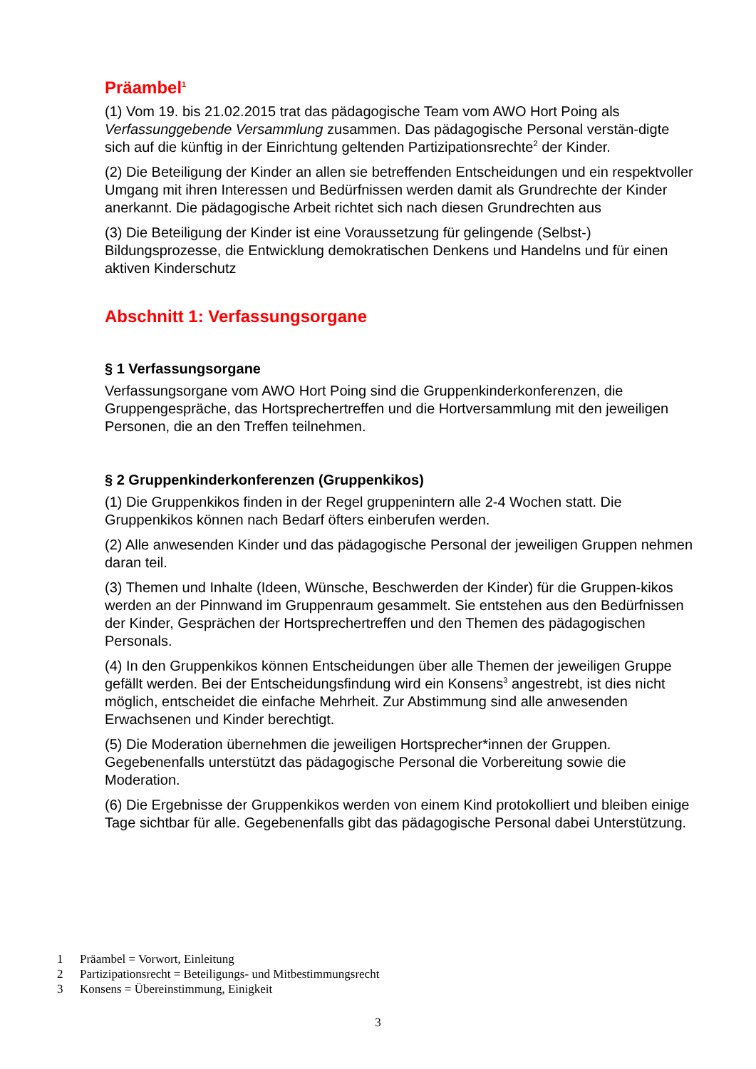Präambel<sup>1</sup>
(1) Vom 19. bis 21.02.2015 trat das pädagogische Team vom AWO Hort Poing als Verfassunggebende Versammlung zusammen. Das pädagogische Personal verstän-digte sich auf die künftig in der Einrichtung geltenden Partizipationsrechte<sup>2</sup> der Kinder.
(2) Die Beteiligung der Kinder an allen sie betreffenden Entscheidungen und ein respektvoller Umgang mit ihren Interessen und Bedürfnissen werden damit als Grundrechte der Kinder anerkannt. Die pädagogische Arbeit richtet sich nach diesen Grundrechten aus
(3) Die Beteiligung der Kinder ist eine Voraussetzung für gelingende (Selbst-) Bildungsprozesse, die Entwicklung demokratischen Denkens und Handelns und für einen aktiven Kinderschutz
Abschnitt 1: Verfassungsorgane
§ 1 Verfassungsorgane
Verfassungsorgane vom AWO Hort Poing sind die Gruppenkinderkonferenzen, die Gruppengespräche, das Hortsprechertreffen und die Hortversammlung mit den jeweiligen Personen, die an den Treffen teilnehmen.
§ 2 Gruppenkinderkonferenzen (Gruppenkikos)
(1) Die Gruppenkikos finden in der Regel gruppenintern alle 2-4 Wochen statt. Die Gruppenkikos können nach Bedarf öfters einberufen werden.
(2) Alle anwesenden Kinder und das pädagogische Personal der jeweiligen Gruppen nehmen daran teil.
(3) Themen und Inhalte (Ideen, Wünsche, Beschwerden der Kinder) für die Gruppen-kikos werden an der Pinnwand im Gruppenraum gesammelt. Sie entstehen aus den Bedürfnissen der Kinder, Gesprächen der Hortsprechertreffen und den Themen des pädagogischen Personals.
(4) In den Gruppenkikos können Entscheidungen über alle Themen der jeweiligen Gruppe gefällt werden. Bei der Entscheidungsfindung wird ein Konsens<sup>3</sup> angestrebt, ist dies nicht möglich, entscheidet die einfache Mehrheit. Zur Abstimmung sind alle anwesenden Erwachsenen und Kinder berechtigt.
(5) Die Moderation übernehmen die jeweiligen Hortsprecher*innen der Gruppen. Gegebenenfalls unterstützt das pädagogische Personal die Vorbereitung sowie die Moderation.
(6) Die Ergebnisse der Gruppenkikos werden von einem Kind protokolliert und bleiben einige Tage sichtbar für alle. Gegebenenfalls gibt das pädagogische Personal dabei Unterstützung.
1 Präambel = Vorwort, Einleitung
2 Partizipationsrecht = Beteiligungs- und Mitbestimmungsrecht
3 Konsens = Übereinstimmung, Einigkeit
3